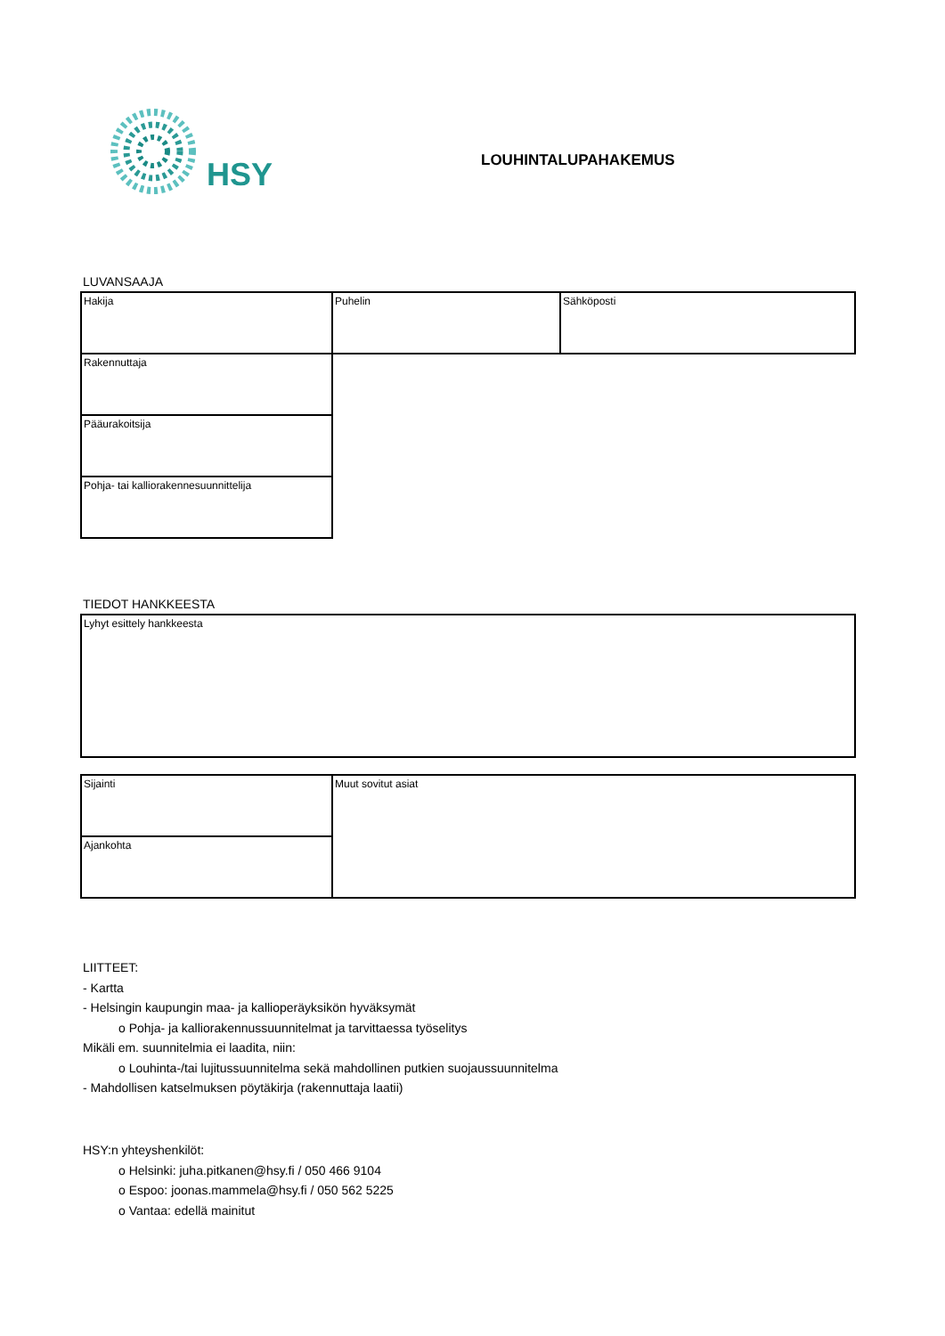HSY
LOUHINTALUPAHAKEMUS
LUVANSAAJA
| Hakija | Puhelin | Sähköposti |
| Rakennuttaja | | |
| Pääurakoitsija | | |
| Pohja- tai kalliorakennesuunnittelija | | |
TIEDOT HANKKEESTA
| Lyhyt esittely hankkeesta |
| Sijainti | Muut sovitut asiat |
| Ajankohta | |
LIITTEET:
- Kartta
- Helsingin kaupungin maa- ja kallioperäyksikön hyväksymät
o Pohja- ja kalliorakennussuunnitelmat ja tarvittaessa työselitys
Mikäli em. suunnitelmia ei laadita, niin:
o Louhinta-/tai lujitussuunnitelma sekä mahdollinen putkien suojaussuunnitelma
- Mahdollisen katselmuksen pöytäkirja (rakennuttaja laatii)
HSY:n yhteyshenkilöt:
o Helsinki: juha.pitkanen@hsy.fi / 050 466 9104
o Espoo: joonas.mammela@hsy.fi / 050 562 5225
o Vantaa: edellä mainitut